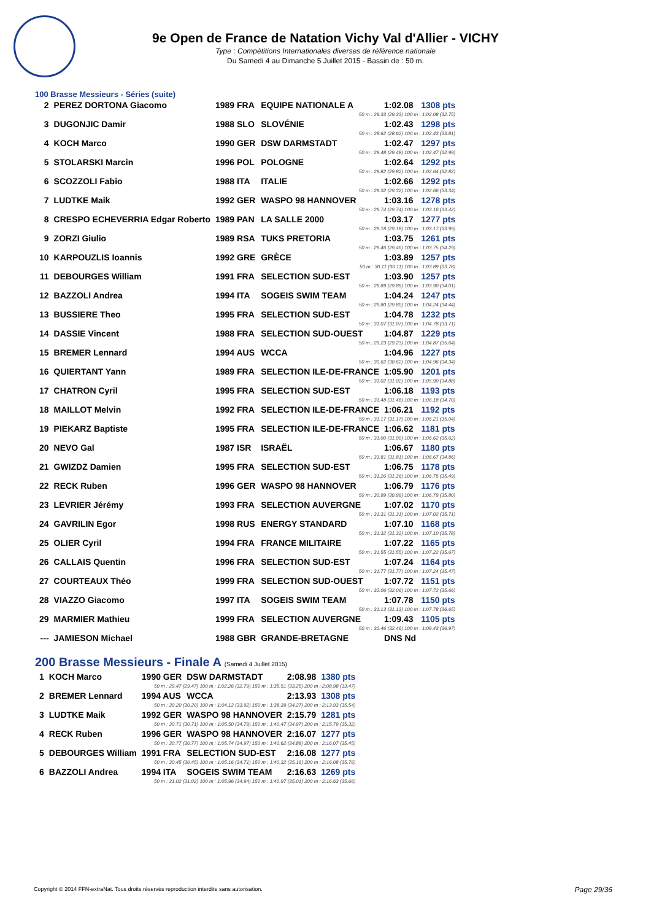9e Open de France de Natation Vichy Val d'Allier - VICHY
Type : Compétitions Internationales diverses de référence nationale
Du Samedi 4 au Dimanche 5 Juillet 2015 - Bassin de : 50 m.
100 Brasse Messieurs - Séries (suite)
| 2 | PEREZ DORTONA Giacomo | 1989 FRA | EQUIPE NATIONALE A | 1:02.08 | 1308 pts |
| 50 m : 29.33 (29.33) 100 m : 1:02.08 (32.75) | | | | | |
| 3 | DUGONJIC Damir | 1988 SLO | SLOVÉNIE | 1:02.43 | 1298 pts |
| 50 m : 28.62 (28.62) 100 m : 1:02.43 (33.81) | | | | | |
| 4 | KOCH Marco | 1990 GER | DSW DARMSTADT | 1:02.47 | 1297 pts |
| 50 m : 29.48 (29.48) 100 m : 1:02.47 (32.99) | | | | | |
| 5 | STOLARSKI Marcin | 1996 POL | POLOGNE | 1:02.64 | 1292 pts |
| 50 m : 29.82 (29.82) 100 m : 1:02.64 (32.82) | | | | | |
| 6 | SCOZZOLI Fabio | 1988 ITA | ITALIE | 1:02.66 | 1292 pts |
| 50 m : 29.32 (29.32) 100 m : 1:02.66 (33.34) | | | | | |
| 7 | LUDTKE Maik | 1992 GER | WASPO 98 HANNOVER | 1:03.16 | 1278 pts |
| 50 m : 29.74 (29.74) 100 m : 1:03.16 (33.42) | | | | | |
| 8 | CRESPO ECHEVERRIA Edgar Roberto | 1989 PAN | LA SALLE 2000 | 1:03.17 | 1277 pts |
| 50 m : 29.18 (29.18) 100 m : 1:03.17 (33.99) | | | | | |
| 9 | ZORZI Giulio | 1989 RSA | TUKS PRETORIA | 1:03.75 | 1261 pts |
| 50 m : 29.46 (29.46) 100 m : 1:03.75 (34.29) | | | | | |
| 10 | KARPOUZLIS Ioannis | 1992 GRE | GRÈCE | 1:03.89 | 1257 pts |
| 50 m : 30.11 (30.11) 100 m : 1:03.89 (33.78) | | | | | |
| 11 | DEBOURGES William | 1991 FRA | SELECTION SUD-EST | 1:03.90 | 1257 pts |
| 50 m : 29.89 (29.89) 100 m : 1:03.90 (34.01) | | | | | |
| 12 | BAZZOLI Andrea | 1994 ITA | SOGEIS SWIM TEAM | 1:04.24 | 1247 pts |
| 50 m : 29.80 (29.80) 100 m : 1:04.24 (34.44) | | | | | |
| 13 | BUSSIERE Theo | 1995 FRA | SELECTION SUD-EST | 1:04.78 | 1232 pts |
| 50 m : 31.07 (31.07) 100 m : 1:04.78 (33.71) | | | | | |
| 14 | DASSIE Vincent | 1988 FRA | SELECTION SUD-OUEST | 1:04.87 | 1229 pts |
| 50 m : 29.23 (29.23) 100 m : 1:04.87 (35.64) | | | | | |
| 15 | BREMER Lennard | 1994 AUS | WCCA | 1:04.96 | 1227 pts |
| 50 m : 30.62 (30.62) 100 m : 1:04.96 (34.34) | | | | | |
| 16 | QUIERTANT Yann | 1989 FRA | SELECTION ILE-DE-FRANCE | 1:05.90 | 1201 pts |
| 50 m : 31.02 (31.02) 100 m : 1:05.90 (34.88) | | | | | |
| 17 | CHATRON Cyril | 1995 FRA | SELECTION SUD-EST | 1:06.18 | 1193 pts |
| 50 m : 31.48 (31.48) 100 m : 1:06.18 (34.70) | | | | | |
| 18 | MAILLOT Melvin | 1992 FRA | SELECTION ILE-DE-FRANCE | 1:06.21 | 1192 pts |
| 50 m : 31.17 (31.17) 100 m : 1:06.21 (35.04) | | | | | |
| 19 | PIEKARZ Baptiste | 1995 FRA | SELECTION ILE-DE-FRANCE | 1:06.62 | 1181 pts |
| 50 m : 31.00 (31.00) 100 m : 1:06.62 (35.62) | | | | | |
| 20 | NEVO Gal | 1987 ISR | ISRAËL | 1:06.67 | 1180 pts |
| 50 m : 31.81 (31.81) 100 m : 1:06.67 (34.86) | | | | | |
| 21 | GWIZDZ Damien | 1995 FRA | SELECTION SUD-EST | 1:06.75 | 1178 pts |
| 50 m : 31.26 (31.26) 100 m : 1:06.75 (35.49) | | | | | |
| 22 | RECK Ruben | 1996 GER | WASPO 98 HANNOVER | 1:06.79 | 1176 pts |
| 50 m : 30.99 (30.99) 100 m : 1:06.79 (35.80) | | | | | |
| 23 | LEVRIER Jérémy | 1993 FRA | SELECTION AUVERGNE | 1:07.02 | 1170 pts |
| 50 m : 31.31 (31.31) 100 m : 1:07.02 (35.71) | | | | | |
| 24 | GAVRILIN Egor | 1998 RUS | ENERGY STANDARD | 1:07.10 | 1168 pts |
| 50 m : 31.32 (31.32) 100 m : 1:07.10 (35.78) | | | | | |
| 25 | OLIER Cyril | 1994 FRA | FRANCE MILITAIRE | 1:07.22 | 1165 pts |
| 50 m : 31.55 (31.55) 100 m : 1:07.22 (35.67) | | | | | |
| 26 | CALLAIS Quentin | 1996 FRA | SELECTION SUD-EST | 1:07.24 | 1164 pts |
| 50 m : 31.77 (31.77) 100 m : 1:07.24 (35.47) | | | | | |
| 27 | COURTEAUX Théo | 1999 FRA | SELECTION SUD-OUEST | 1:07.72 | 1151 pts |
| 50 m : 32.06 (32.06) 100 m : 1:07.72 (35.66) | | | | | |
| 28 | VIAZZO Giacomo | 1997 ITA | SOGEIS SWIM TEAM | 1:07.78 | 1150 pts |
| 50 m : 31.13 (31.13) 100 m : 1:07.78 (36.65) | | | | | |
| 29 | MARMIER Mathieu | 1999 FRA | SELECTION AUVERGNE | 1:09.43 | 1105 pts |
| 50 m : 32.46 (32.46) 100 m : 1:09.43 (36.97) | | | | | |
| --- | JAMIESON Michael | 1988 GBR | GRANDE-BRETAGNE | DNS Nd | |
200 Brasse Messieurs - Finale A (Samedi 4 Juillet 2015)
| 1 | KOCH Marco | 1990 GER | DSW DARMSTADT | 2:08.98 | 1380 pts |
| 50 m : 29.47 (29.47) 100 m : 1:02.26 (32.79) 150 m : 1:35.51 (33.25) 200 m : 2:08.98 (33.47) | | | | | |
| 2 | BREMER Lennard | 1994 AUS | WCCA | 2:13.93 | 1308 pts |
| 50 m : 30.20 (30.20) 100 m : 1:04.12 (33.92) 150 m : 1:38.39 (34.27) 200 m : 2:13.93 (35.54) | | | | | |
| 3 | LUDTKE Maik | 1992 GER | WASPO 98 HANNOVER | 2:15.79 | 1281 pts |
| 50 m : 30.71 (30.71) 100 m : 1:05.50 (34.79) 150 m : 1:40.47 (34.97) 200 m : 2:15.79 (35.32) | | | | | |
| 4 | RECK Ruben | 1996 GER | WASPO 98 HANNOVER | 2:16.07 | 1277 pts |
| 50 m : 30.77 (30.77) 100 m : 1:05.74 (34.97) 150 m : 1:40.62 (34.88) 200 m : 2:16.07 (35.45) | | | | | |
| 5 | DEBOURGES William | 1991 FRA | SELECTION SUD-EST | 2:16.08 | 1277 pts |
| 50 m : 30.45 (30.45) 100 m : 1:05.16 (34.71) 150 m : 1:40.32 (35.16) 200 m : 2:16.08 (35.76) | | | | | |
| 6 | BAZZOLI Andrea | 1994 ITA | SOGEIS SWIM TEAM | 2:16.63 | 1269 pts |
| 50 m : 31.02 (31.02) 100 m : 1:05.96 (34.94) 150 m : 1:40.97 (35.01) 200 m : 2:16.63 (35.66) | | | | | |
Copyright © 2014 FFN-extraNat. Tous droits réservés reproduction interdite sans autorisation.
Page 29/36